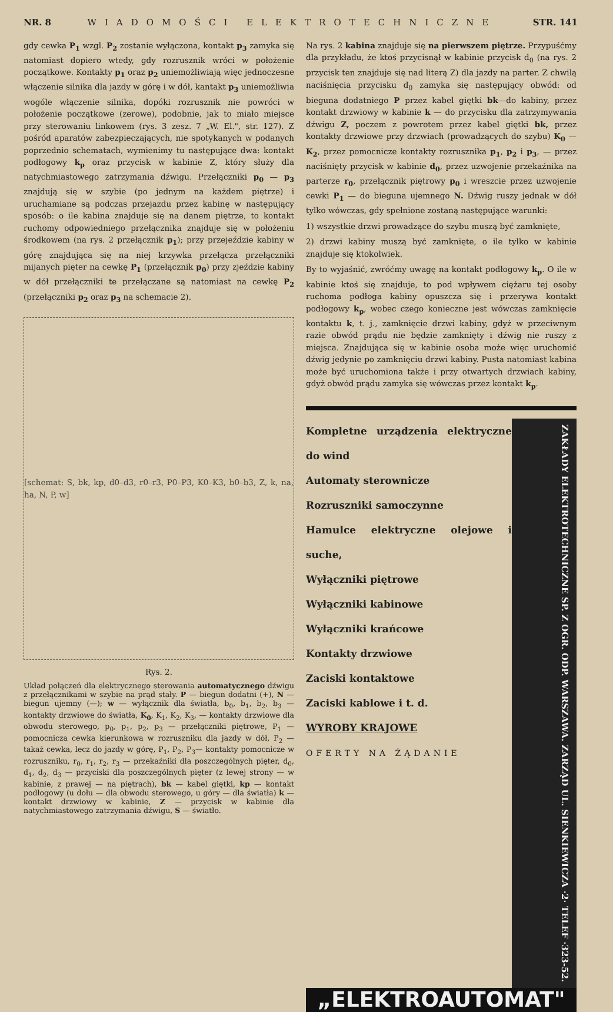NR. 8 WIADOMOŚCI ELEKTROTECHNICZNE STR. 141
gdy cewka P<sub>1</sub> wzgl. P<sub>2</sub> zostanie wyłączona, kontakt p<sub>3</sub> zamyka się natomiast dopiero wtedy, gdy rozrusznik wróci w położenie początkowe. Kontakty p<sub>1</sub> oraz p<sub>2</sub> uniemożliwiają więc jednoczesne włączenie silnika dla jazdy w górę i w dół, kantakt p<sub>3</sub> uniemożliwia wogóle włączenie silnika, dopóki rozrusznik nie powróci w położenie początkowe (zerowe), podobnie, jak to miało miejsce przy sterowaniu linkowem (rys. 3 zesz. 7 „W. El.", str. 127). Z pośród aparatów zabezpieczających, nie spotykanych w podanych poprzednio schematach, wymienimy tu następujące dwa: kontakt podłogowy k<sub>p</sub> oraz przycisk w kabinie Z, który służy dla natychmiastowego zatrzymania dźwigu. Przełączniki p<sub>0</sub> — p<sub>3</sub> znajdują się w szybie (po jednym na każdem piętrze) i uruchamiane są podczas przejazdu przez kabinę w następujący sposób: o ile kabina znajduje się na danem piętrze, to kontakt ruchomy odpowiedniego przełącznika znajduje się w położeniu środkowem (na rys. 2 przełącznik p<sub>1</sub>); przy przejeździe kabiny w górę znajdująca się na niej krzywka przełącza przełączniki mijanych pięter na cewkę P<sub>1</sub> (przełącznik p<sub>0</sub>) przy zjeździe kabiny w dół przełączniki te przełączane są natomiast na cewkę P<sub>2</sub> (przełączniki p<sub>2</sub> oraz p<sub>3</sub> na schemacie 2).
[schemat: S, bk, kp, d0–d3, r0–r3, P0–P3, K0–K3, b0–b3, Z, k, na, ha, N, P, w]
Rys. 2.
Układ połączeń dla elektrycznego sterowania automatycznego dźwigu z przełącznikami w szybie na prąd stały. P — biegun dodatni (+), N — biegun ujemny (—); w — wyłącznik dla światła, b<sub>0</sub>, b<sub>1</sub>, b<sub>2</sub>, b<sub>3</sub> — kontakty drzwiowe do światła, K<sub>0</sub>, K<sub>1</sub>, K<sub>2</sub>, K<sub>3</sub>, — kontakty drzwiowe dla obwodu sterowego, p<sub>0</sub>, p<sub>1</sub>, p<sub>2</sub>, p<sub>3</sub> — przełączniki piętrowe, P<sub>1</sub> — pomocnicza cewka kierunkowa w rozruszniku dla jazdy w dół, P<sub>2</sub> — takaż cewka, lecz do jazdy w górę, P<sub>1</sub>, P<sub>2</sub>, P<sub>3</sub>— kontakty pomocnicze w rozruszniku, r<sub>0</sub>, r<sub>1</sub>, r<sub>2</sub>, r<sub>3</sub> — przekaźniki dla poszczególnych pięter, d<sub>0</sub>, d<sub>1</sub>, d<sub>2</sub>, d<sub>3</sub> — przyciski dla poszczególnych pięter (z lewej strony — w kabinie, z prawej — na piętrach), bk — kabel giętki, kp — kontakt podłogowy (u dołu — dla obwodu sterowego, u góry — dla światła) k — kontakt drzwiowy w kabinie, Z — przycisk w kabinie dla natychmiastowego zatrzymania dźwigu, S — światło.
Na rys. 2 kabina znajduje się na pierwszem piętrze. Przypuśćmy dla przykładu, że ktoś przycisnął w kabinie przycisk d<sub>0</sub> (na rys. 2 przycisk ten znajduje się nad literą Z) dla jazdy na parter. Z chwilą naciśnięcia przycisku d<sub>0</sub> zamyka się następujący obwód: od bieguna dodatniego P przez kabel giętki bk—do kabiny, przez kontakt drzwiowy w kabinie k — do przycisku dla zatrzymywania dźwigu Z, poczem z powrotem przez kabel giętki bk, przez kontakty drzwiowe przy drzwiach (prowadzących do szybu) K<sub>0</sub> — K<sub>2</sub>, przez pomocnicze kontakty rozrusznika p<sub>1</sub>, p<sub>2</sub> i p<sub>3</sub>, — przez naciśnięty przycisk w kabinie d<sub>0</sub>, przez uzwojenie przekaźnika na parterze r<sub>0</sub>, przełącznik piętrowy p<sub>0</sub> i wreszcie przez uzwojenie cewki P<sub>1</sub> — do bieguna ujemnego N. Dźwig ruszy jednak w dół tylko wówczas, gdy spełnione zostaną następujące warunki:
1) wszystkie drzwi prowadzące do szybu muszą być zamknięte,
2) drzwi kabiny muszą być zamknięte, o ile tylko w kabinie znajduje się ktokolwiek.
By to wyjaśnić, zwróćmy uwagę na kontakt podłogowy k<sub>p</sub>. O ile w kabinie ktoś się znajduje, to pod wpływem ciężaru tej osoby ruchoma podłoga kabiny opuszcza się i przerywa kontakt podłogowy k<sub>p</sub>, wobec czego konieczne jest wówczas zamknięcie kontaktu k, t. j., zamknięcie drzwi kabiny, gdyż w przeciwnym razie obwód prądu nie będzie zamknięty i dźwig nie ruszy z miejsca. Znajdująca się w kabinie osoba może więc uruchomić dźwig jedynie po zamknięciu drzwi kabiny. Pusta natomiast kabina może być uruchomiona także i przy otwartych drzwiach kabiny, gdyż obwód prądu zamyka się wówczas przez kontakt k<sub>p</sub>.
Kompletne urządzenia elektryczne do wind
Automaty sterownicze
Rozruszniki samoczynne
Hamulce elektryczne olejowe i suche,
Wyłączniki piętrowe
Wyłączniki kabinowe
Wyłączniki krańcowe
Kontakty drzwiowe
Zaciski kontaktowe
Zaciski kablowe i t. d.
WYROBY KRAJOWE
OFERTY NA ŻĄDANIE
ZAKŁADY ELEKTROTECHNICZNE SP. Z OGR. ODP. WARSZAWA. ZARZĄD UL. SIENKIEWICZA ·2· TELEF ·323-52.
„ELEKTROAUTOMAT"